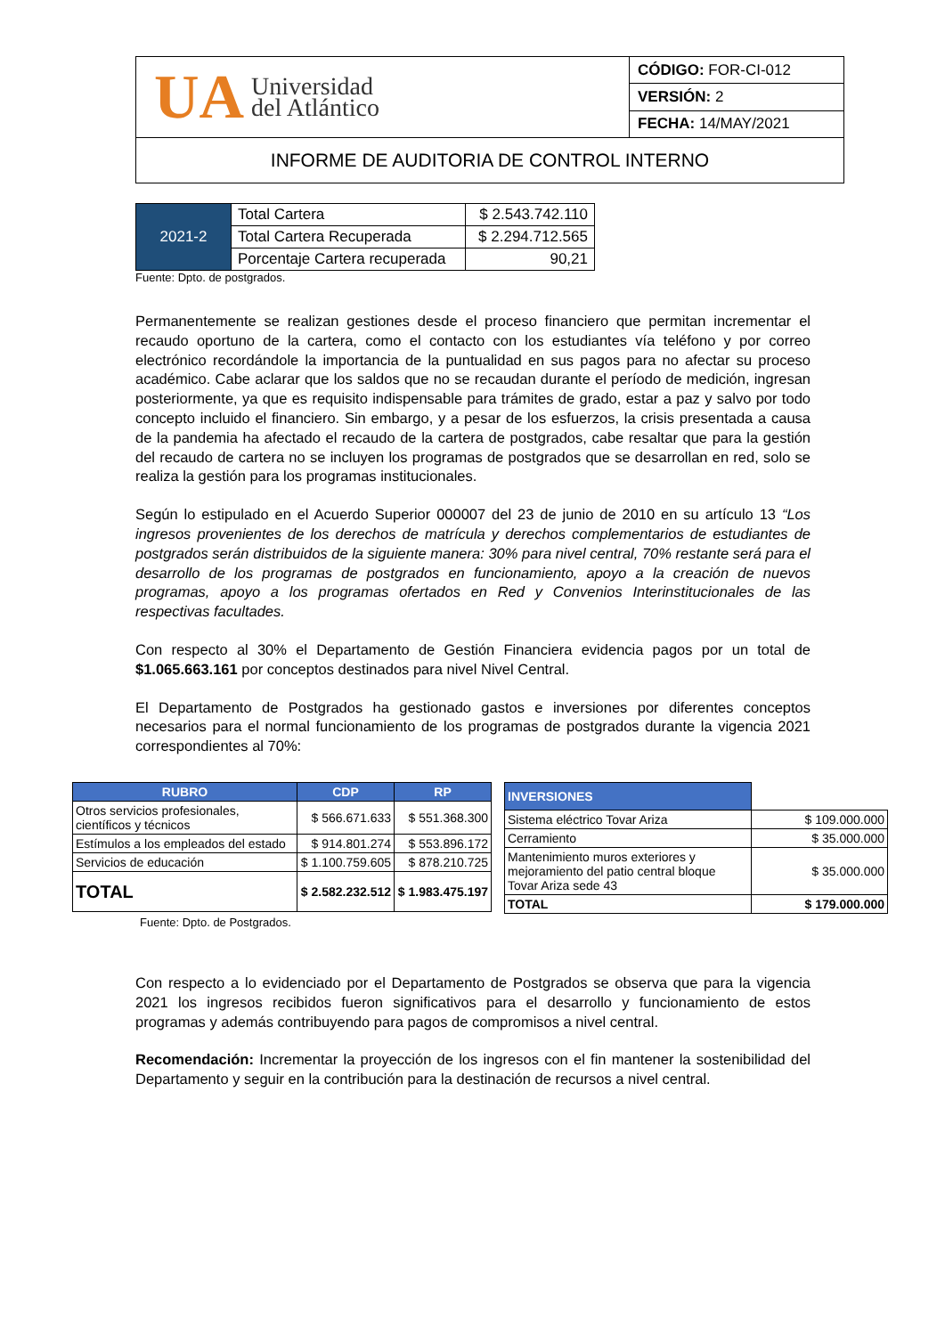| UA Universidad del Atlántico | CÓDIGO: FOR-CI-012 |
| | VERSIÓN: 2 |
| | FECHA: 14/MAY/2021 |
| INFORME DE AUDITORIA DE CONTROL INTERNO | |
| 2021-2 | Total Cartera | $ 2.543.742.110 |
| | Total Cartera Recuperada | $ 2.294.712.565 |
| | Porcentaje Cartera recuperada | 90,21 |
Fuente: Dpto. de postgrados.
Permanentemente se realizan gestiones desde el proceso financiero que permitan incrementar el recaudo oportuno de la cartera, como el contacto con los estudiantes vía teléfono y por correo electrónico recordándole la importancia de la puntualidad en sus pagos para no afectar su proceso académico. Cabe aclarar que los saldos que no se recaudan durante el período de medición, ingresan posteriormente, ya que es requisito indispensable para trámites de grado, estar a paz y salvo por todo concepto incluido el financiero. Sin embargo, y a pesar de los esfuerzos, la crisis presentada a causa de la pandemia ha afectado el recaudo de la cartera de postgrados, cabe resaltar que para la gestión del recaudo de cartera no se incluyen los programas de postgrados que se desarrollan en red, solo se realiza la gestión para los programas institucionales.
Según lo estipulado en el Acuerdo Superior 000007 del 23 de junio de 2010 en su artículo 13 “Los ingresos provenientes de los derechos de matrícula y derechos complementarios de estudiantes de postgrados serán distribuidos de la siguiente manera: 30% para nivel central, 70% restante será para el desarrollo de los programas de postgrados en funcionamiento, apoyo a la creación de nuevos programas, apoyo a los programas ofertados en Red y Convenios Interinstitucionales de las respectivas facultades.
Con respecto al 30% el Departamento de Gestión Financiera evidencia pagos por un total de $1.065.663.161 por conceptos destinados para nivel Nivel Central.
El Departamento de Postgrados ha gestionado gastos e inversiones por diferentes conceptos necesarios para el normal funcionamiento de los programas de postgrados durante la vigencia 2021 correspondientes al 70%:
| RUBRO | CDP | RP |
| --- | --- | --- |
| Otros servicios profesionales, científicos y técnicos | $ 566.671.633 | $ 551.368.300 |
| Estímulos a los empleados del estado | $ 914.801.274 | $ 553.896.172 |
| Servicios de educación | $ 1.100.759.605 | $ 878.210.725 |
| TOTAL | $ 2.582.232.512 | $ 1.983.475.197 |
Fuente: Dpto. de Postgrados.
| INVERSIONES | |
| Sistema eléctrico Tovar Ariza | $ 109.000.000 |
| Cerramiento | $ 35.000.000 |
| Mantenimiento muros exteriores y mejoramiento del patio central bloque Tovar Ariza sede 43 | $ 35.000.000 |
| TOTAL | $ 179.000.000 |
Con respecto a lo evidenciado por el Departamento de Postgrados se observa que para la vigencia 2021 los ingresos recibidos fueron significativos para el desarrollo y funcionamiento de estos programas y además contribuyendo para pagos de compromisos a nivel central.
Recomendación: Incrementar la proyección de los ingresos con el fin mantener la sostenibilidad del Departamento y seguir en la contribución para la destinación de recursos a nivel central.